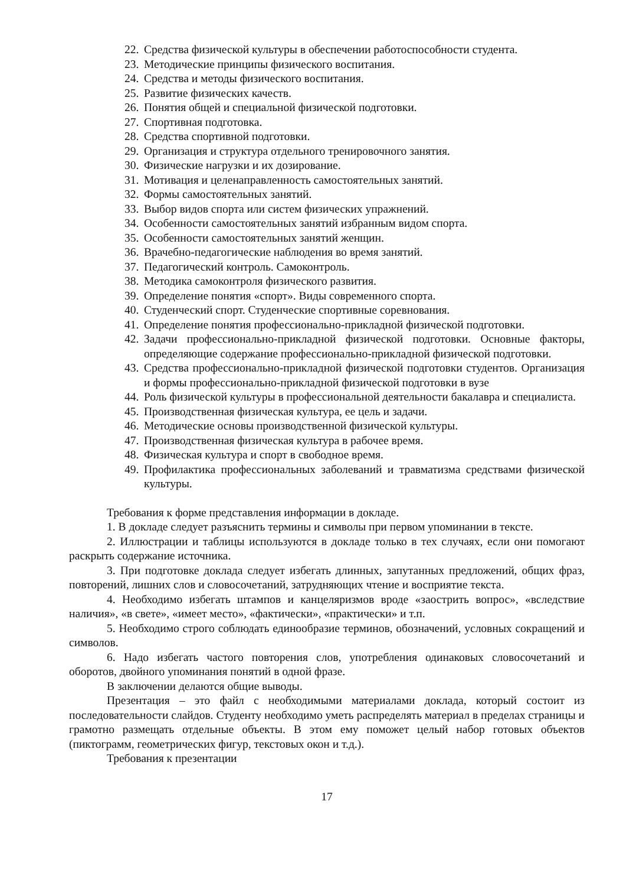22. Средства физической культуры в обеспечении работоспособности студента.
23. Методические принципы физического воспитания.
24. Средства и методы физического воспитания.
25. Развитие физических качеств.
26. Понятия общей и специальной физической подготовки.
27. Спортивная подготовка.
28. Средства спортивной подготовки.
29. Организация и структура отдельного тренировочного занятия.
30. Физические нагрузки и их дозирование.
31. Мотивация и целенаправленность самостоятельных занятий.
32. Формы самостоятельных занятий.
33. Выбор видов спорта или систем физических упражнений.
34. Особенности самостоятельных занятий избранным видом спорта.
35. Особенности самостоятельных занятий женщин.
36. Врачебно-педагогические наблюдения во время занятий.
37. Педагогический контроль. Самоконтроль.
38. Методика самоконтроля физического развития.
39. Определение понятия «спорт». Виды современного спорта.
40. Студенческий спорт. Студенческие спортивные соревнования.
41. Определение понятия профессионально-прикладной физической подготовки.
42. Задачи профессионально-прикладной физической подготовки. Основные факторы, определяющие содержание профессионально-прикладной физической подготовки.
43. Средства профессионально-прикладной физической подготовки студентов. Организация и формы профессионально-прикладной физической подготовки в вузе
44. Роль физической культуры в профессиональной деятельности бакалавра и специалиста.
45. Производственная физическая культура, ее цель и задачи.
46. Методические основы производственной физической культуры.
47. Производственная физическая культура в рабочее время.
48. Физическая культура и спорт в свободное время.
49. Профилактика профессиональных заболеваний и травматизма средствами физической культуры.
Требования к форме представления информации в докладе.
1. В докладе следует разъяснить термины и символы при первом упоминании в тексте.
2. Иллюстрации и таблицы используются в докладе только в тех случаях, если они помогают раскрыть содержание источника.
3. При подготовке доклада следует избегать длинных, запутанных предложений, общих фраз, повторений, лишних слов и словосочетаний, затрудняющих чтение и восприятие текста.
4. Необходимо избегать штампов и канцеляризмов вроде «заострить вопрос», «вследствие наличия», «в свете», «имеет место», «фактически», «практически» и т.п.
5. Необходимо строго соблюдать единообразие терминов, обозначений, условных сокращений и символов.
6. Надо избегать частого повторения слов, употребления одинаковых словосочетаний и оборотов, двойного упоминания понятий в одной фразе.
В заключении делаются общие выводы.
Презентация – это файл с необходимыми материалами доклада, который состоит из последовательности слайдов. Студенту необходимо уметь распределять материал в пределах страницы и грамотно размещать отдельные объекты. В этом ему поможет целый набор готовых объектов (пиктограмм, геометрических фигур, текстовых окон и т.д.).
Требования к презентации
17